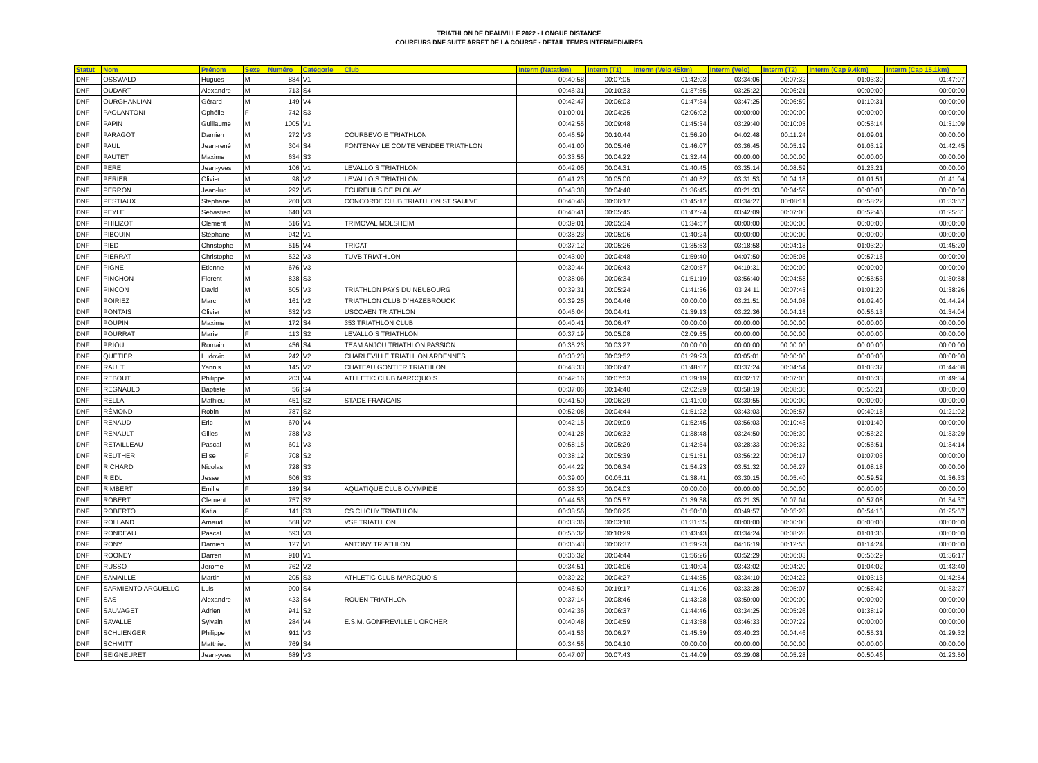TRIATHLON DE DEAUVILLE 2022 - LONGUE DISTANCE
COUREURS DNF SUITE ARRET DE LA COURSE - DETAIL TEMPS INTERMEDIAIRES
| Statut | Nom | Prénom | Sexe | Numéro | Catégorie | Club | Interm (Natation) | Interm (T1) | Interm (Velo 45km) | Interm (Velo) | Interm (T2) | Interm (Cap 9.4km) | Interm (Cap 15.1km) |
| --- | --- | --- | --- | --- | --- | --- | --- | --- | --- | --- | --- | --- | --- |
| DNF | OSSWALD | Hugues | M | 884 | V1 | | 00:40:58 | 00:07:05 | 01:42:03 | 03:34:06 | 00:07:32 | 01:03:30 | 01:47:07 |
| DNF | OUDART | Alexandre | M | 713 | S4 | | 00:46:31 | 00:10:33 | 01:37:55 | 03:25:22 | 00:06:21 | 00:00:00 | 00:00:00 |
| DNF | OURGHANLIAN | Gérard | M | 149 | V4 | | 00:42:47 | 00:06:03 | 01:47:34 | 03:47:25 | 00:06:59 | 01:10:31 | 00:00:00 |
| DNF | PAOLANTONI | Ophélie | F | 742 | S3 | | 01:00:01 | 00:04:25 | 02:06:02 | 00:00:00 | 00:00:00 | 00:00:00 | 00:00:00 |
| DNF | PAPIN | Guillaume | M | 1005 | V1 | | 00:42:55 | 00:09:48 | 01:45:34 | 03:29:40 | 00:10:05 | 00:56:14 | 01:31:09 |
| DNF | PARAGOT | Damien | M | 272 | V3 | COURBEVOIE TRIATHLON | 00:46:59 | 00:10:44 | 01:56:20 | 04:02:48 | 00:11:24 | 01:09:01 | 00:00:00 |
| DNF | PAUL | Jean-rené | M | 304 | S4 | FONTENAY LE COMTE VENDEE TRIATHLON | 00:41:00 | 00:05:46 | 01:46:07 | 03:36:45 | 00:05:19 | 01:03:12 | 01:42:45 |
| DNF | PAUTET | Maxime | M | 634 | S3 | | 00:33:55 | 00:04:22 | 01:32:44 | 00:00:00 | 00:00:00 | 00:00:00 | 00:00:00 |
| DNF | PERE | Jean-yves | M | 106 | V1 | LEVALLOIS TRIATHLON | 00:42:05 | 00:04:31 | 01:40:45 | 03:35:14 | 00:08:59 | 01:23:21 | 00:00:00 |
| DNF | PERIER | Olivier | M | 98 | V2 | LEVALLOIS TRIATHLON | 00:41:23 | 00:05:00 | 01:40:52 | 03:31:53 | 00:04:18 | 01:01:51 | 01:41:04 |
| DNF | PERRON | Jean-luc | M | 292 | V5 | ECUREUILS DE PLOUAY | 00:43:38 | 00:04:40 | 01:36:45 | 03:21:33 | 00:04:59 | 00:00:00 | 00:00:00 |
| DNF | PESTIAUX | Stephane | M | 260 | V3 | CONCORDE CLUB TRIATHLON ST SAULVE | 00:40:46 | 00:06:17 | 01:45:17 | 03:34:27 | 00:08:11 | 00:58:22 | 01:33:57 |
| DNF | PEYLE | Sebastien | M | 640 | V3 | | 00:40:41 | 00:05:45 | 01:47:24 | 03:42:09 | 00:07:00 | 00:52:45 | 01:25:31 |
| DNF | PHILIZOT | Clement | M | 516 | V1 | TRIMOVAL MOLSHEIM | 00:39:01 | 00:05:34 | 01:34:57 | 00:00:00 | 00:00:00 | 00:00:00 | 00:00:00 |
| DNF | PIBOUIN | Stéphane | M | 942 | V1 | | 00:35:23 | 00:05:06 | 01:40:24 | 00:00:00 | 00:00:00 | 00:00:00 | 00:00:00 |
| DNF | PIED | Christophe | M | 515 | V4 | TRICAT | 00:37:12 | 00:05:26 | 01:35:53 | 03:18:58 | 00:04:18 | 01:03:20 | 01:45:20 |
| DNF | PIERRAT | Christophe | M | 522 | V3 | TUVB TRIATHLON | 00:43:09 | 00:04:48 | 01:59:40 | 04:07:50 | 00:05:05 | 00:57:16 | 00:00:00 |
| DNF | PIGNE | Etienne | M | 676 | V3 | | 00:39:44 | 00:06:43 | 02:00:57 | 04:19:31 | 00:00:00 | 00:00:00 | 00:00:00 |
| DNF | PINCHON | Florent | M | 828 | S3 | | 00:38:06 | 00:06:34 | 01:51:19 | 03:56:40 | 00:04:58 | 00:55:53 | 01:30:58 |
| DNF | PINCON | David | M | 505 | V3 | TRIATHLON PAYS DU NEUBOURG | 00:39:31 | 00:05:24 | 01:41:36 | 03:24:11 | 00:07:43 | 01:01:20 | 01:38:26 |
| DNF | POIRIEZ | Marc | M | 161 | V2 | TRIATHLON CLUB D`HAZEBROUCK | 00:39:25 | 00:04:46 | 00:00:00 | 03:21:51 | 00:04:08 | 01:02:40 | 01:44:24 |
| DNF | PONTAIS | Olivier | M | 532 | V3 | USCCAEN TRIATHLON | 00:46:04 | 00:04:41 | 01:39:13 | 03:22:36 | 00:04:15 | 00:56:13 | 01:34:04 |
| DNF | POUPIN | Maxime | M | 172 | S4 | 353 TRIATHLON CLUB | 00:40:41 | 00:06:47 | 00:00:00 | 00:00:00 | 00:00:00 | 00:00:00 | 00:00:00 |
| DNF | POURRAT | Marie | F | 113 | S2 | LEVALLOIS TRIATHLON | 00:37:19 | 00:05:08 | 02:09:55 | 00:00:00 | 00:00:00 | 00:00:00 | 00:00:00 |
| DNF | PRIOU | Romain | M | 456 | S4 | TEAM ANJOU TRIATHLON PASSION | 00:35:23 | 00:03:27 | 00:00:00 | 00:00:00 | 00:00:00 | 00:00:00 | 00:00:00 |
| DNF | QUETIER | Ludovic | M | 242 | V2 | CHARLEVILLE TRIATHLON ARDENNES | 00:30:23 | 00:03:52 | 01:29:23 | 03:05:01 | 00:00:00 | 00:00:00 | 00:00:00 |
| DNF | RAULT | Yannis | M | 145 | V2 | CHATEAU GONTIER TRIATHLON | 00:43:33 | 00:06:47 | 01:48:07 | 03:37:24 | 00:04:54 | 01:03:37 | 01:44:08 |
| DNF | REBOUT | Philippe | M | 203 | V4 | ATHLETIC CLUB MARCQUOIS | 00:42:16 | 00:07:53 | 01:39:19 | 03:32:17 | 00:07:05 | 01:06:33 | 01:49:34 |
| DNF | REGNAULD | Baptiste | M | 56 | S4 | | 00:37:06 | 00:14:40 | 02:02:29 | 03:58:19 | 00:08:36 | 00:56:21 | 00:00:00 |
| DNF | RELLA | Mathieu | M | 451 | S2 | STADE FRANCAIS | 00:41:50 | 00:06:29 | 01:41:00 | 03:30:55 | 00:00:00 | 00:00:00 | 00:00:00 |
| DNF | RÉMOND | Robin | M | 787 | S2 | | 00:52:08 | 00:04:44 | 01:51:22 | 03:43:03 | 00:05:57 | 00:49:18 | 01:21:02 |
| DNF | RENAUD | Eric | M | 670 | V4 | | 00:42:15 | 00:09:09 | 01:52:45 | 03:56:03 | 00:10:43 | 01:01:40 | 00:00:00 |
| DNF | RENAULT | Gilles | M | 788 | V3 | | 00:41:28 | 00:06:32 | 01:38:48 | 03:24:50 | 00:05:30 | 00:56:22 | 01:33:29 |
| DNF | RETAILLEAU | Pascal | M | 601 | V3 | | 00:58:15 | 00:05:29 | 01:42:54 | 03:28:33 | 00:06:32 | 00:56:51 | 01:34:14 |
| DNF | REUTHER | Elise | F | 708 | S2 | | 00:38:12 | 00:05:39 | 01:51:51 | 03:56:22 | 00:06:17 | 01:07:03 | 00:00:00 |
| DNF | RICHARD | Nicolas | M | 728 | S3 | | 00:44:22 | 00:06:34 | 01:54:23 | 03:51:32 | 00:06:27 | 01:08:18 | 00:00:00 |
| DNF | RIEDL | Jesse | M | 606 | S3 | | 00:39:00 | 00:05:11 | 01:38:41 | 03:30:15 | 00:05:40 | 00:59:52 | 01:36:33 |
| DNF | RIMBERT | Emilie | F | 189 | S4 | AQUATIQUE CLUB OLYMPIDE | 00:38:30 | 00:04:03 | 00:00:00 | 00:00:00 | 00:00:00 | 00:00:00 | 00:00:00 |
| DNF | ROBERT | Clement | M | 757 | S2 | | 00:44:53 | 00:05:57 | 01:39:38 | 03:21:35 | 00:07:04 | 00:57:08 | 01:34:37 |
| DNF | ROBERTO | Katia | F | 141 | S3 | CS CLICHY TRIATHLON | 00:38:56 | 00:06:25 | 01:50:50 | 03:49:57 | 00:05:28 | 00:54:15 | 01:25:57 |
| DNF | ROLLAND | Arnaud | M | 568 | V2 | VSF TRIATHLON | 00:33:36 | 00:03:10 | 01:31:55 | 00:00:00 | 00:00:00 | 00:00:00 | 00:00:00 |
| DNF | RONDEAU | Pascal | M | 593 | V3 | | 00:55:32 | 00:10:29 | 01:43:43 | 03:34:24 | 00:08:28 | 01:01:36 | 00:00:00 |
| DNF | RONY | Damien | M | 127 | V1 | ANTONY TRIATHLON | 00:36:43 | 00:06:37 | 01:59:23 | 04:16:19 | 00:12:55 | 01:14:24 | 00:00:00 |
| DNF | ROONEY | Darren | M | 910 | V1 | | 00:36:32 | 00:04:44 | 01:56:26 | 03:52:29 | 00:06:03 | 00:56:29 | 01:36:17 |
| DNF | RUSSO | Jerome | M | 762 | V2 | | 00:34:51 | 00:04:06 | 01:40:04 | 03:43:02 | 00:04:20 | 01:04:02 | 01:43:40 |
| DNF | SAMAILLE | Martin | M | 205 | S3 | ATHLETIC CLUB MARCQUOIS | 00:39:22 | 00:04:27 | 01:44:35 | 03:34:10 | 00:04:22 | 01:03:13 | 01:42:54 |
| DNF | SARMIENTO ARGUELLO | Luis | M | 900 | S4 | | 00:46:50 | 00:19:17 | 01:41:06 | 03:33:28 | 00:05:07 | 00:58:42 | 01:33:27 |
| DNF | SAS | Alexandre | M | 423 | S4 | ROUEN TRIATHLON | 00:37:14 | 00:08:46 | 01:43:28 | 03:59:00 | 00:00:00 | 00:00:00 | 00:00:00 |
| DNF | SAUVAGET | Adrien | M | 941 | S2 | | 00:42:36 | 00:06:37 | 01:44:46 | 03:34:25 | 00:05:26 | 01:38:19 | 00:00:00 |
| DNF | SAVALLE | Sylvain | M | 284 | V4 | E.S.M. GONFREVILLE L ORCHER | 00:40:48 | 00:04:59 | 01:43:58 | 03:46:33 | 00:07:22 | 00:00:00 | 00:00:00 |
| DNF | SCHLIENGER | Philippe | M | 911 | V3 | | 00:41:53 | 00:06:27 | 01:45:39 | 03:40:23 | 00:04:46 | 00:55:31 | 01:29:32 |
| DNF | SCHMITT | Matthieu | M | 769 | S4 | | 00:34:55 | 00:04:10 | 00:00:00 | 00:00:00 | 00:00:00 | 00:00:00 | 00:00:00 |
| DNF | SEIGNEURET | Jean-yves | M | 689 | V3 | | 00:47:07 | 00:07:43 | 01:44:09 | 03:29:08 | 00:05:28 | 00:50:46 | 01:23:50 |